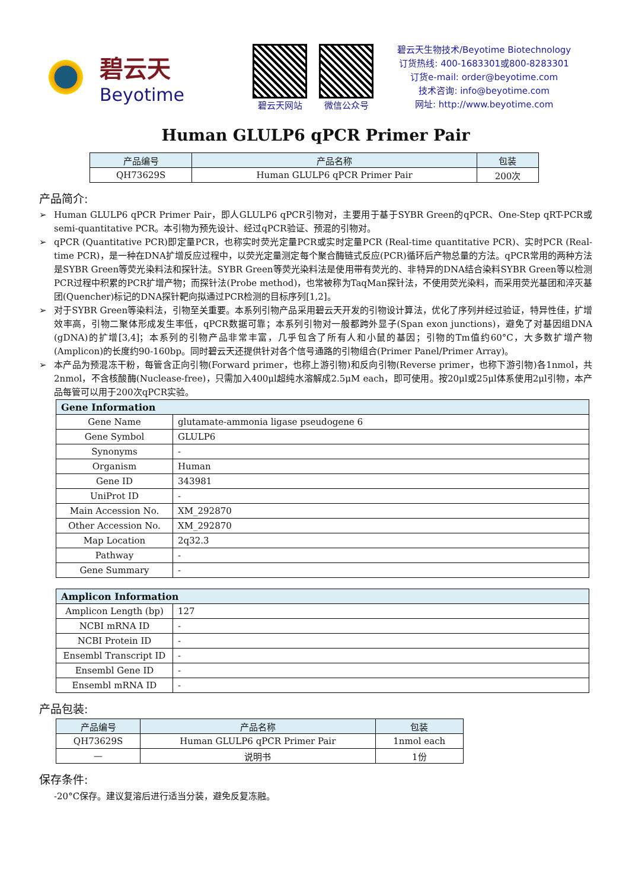碧云天
Beyotime
碧云天网站 微信公众号
碧云天生物技术/Beyotime Biotechnology
订货热线: 400-1683301或800-8283301
订货e-mail: order@beyotime.com
技术咨询: info@beyotime.com
网址: http://www.beyotime.com
Human GLULP6 qPCR Primer Pair
| 产品编号 | 产品名称 | 包装 |
| --- | --- | --- |
| QH73629S | Human GLULP6 qPCR Primer Pair | 200次 |
产品简介:
➢ Human GLULP6 qPCR Primer Pair，即人GLULP6 qPCR引物对，主要用于基于SYBR Green的qPCR、One-Step qRT-PCR或semi-quantitative PCR。本引物为预先设计、经过qPCR验证、预混的引物对。
➢ qPCR (Quantitative PCR)即定量PCR，也称实时荧光定量PCR或实时定量PCR (Real-time quantitative PCR)、实时PCR (Real-time PCR)，是一种在DNA扩增反应过程中，以荧光定量测定每个聚合酶链式反应(PCR)循环后产物总量的方法。qPCR常用的两种方法是SYBR Green等荧光染料法和探针法。SYBR Green等荧光染料法是使用带有荧光的、非特异的DNA结合染料SYBR Green等以检测PCR过程中积累的PCR扩增产物；而探针法(Probe method)，也常被称为TaqMan探针法，不使用荧光染料，而采用荧光基团和淬灭基团(Quencher)标记的DNA探针靶向拟通过PCR检测的目标序列[1,2]。
➢ 对于SYBR Green等染料法，引物至关重要。本系列引物产品采用碧云天开发的引物设计算法，优化了序列并经过验证，特异性佳，扩增效率高，引物二聚体形成发生率低，qPCR数据可靠；本系列引物对一般都跨外显子(Span exon junctions)，避免了对基因组DNA (gDNA)的扩增[3,4]；本系列的引物产品非常丰富，几乎包含了所有人和小鼠的基因；引物的Tm值约60°C，大多数扩增产物(Amplicon)的长度约90-160bp。同时碧云天还提供针对各个信号通路的引物组合(Primer Panel/Primer Array)。
➢ 本产品为预混冻干粉，每管含正向引物(Forward primer，也称上游引物)和反向引物(Reverse primer，也称下游引物)各1nmol，共2nmol，不含核酸酶(Nuclease-free)，只需加入400μl超纯水溶解成2.5μM each，即可使用。按20μl或25μl体系使用2μl引物，本产品每管可以用于200次qPCR实验。
| Gene Information | |
| --- | --- |
| Gene Name | glutamate-ammonia ligase pseudogene 6 |
| Gene Symbol | GLULP6 |
| Synonyms | - |
| Organism | Human |
| Gene ID | 343981 |
| UniProt ID | - |
| Main Accession No. | XM_292870 |
| Other Accession No. | XM_292870 |
| Map Location | 2q32.3 |
| Pathway | - |
| Gene Summary | - |
| Amplicon Information | |
| --- | --- |
| Amplicon Length (bp) | 127 |
| NCBI mRNA ID | - |
| NCBI Protein ID | - |
| Ensembl Transcript ID | - |
| Ensembl Gene ID | - |
| Ensembl mRNA ID | - |
产品包装:
| 产品编号 | 产品名称 | 包装 |
| --- | --- | --- |
| QH73629S | Human GLULP6 qPCR Primer Pair | 1nmol each |
| — | 说明书 | 1份 |
保存条件:
-20°C保存。建议复溶后进行适当分装，避免反复冻融。